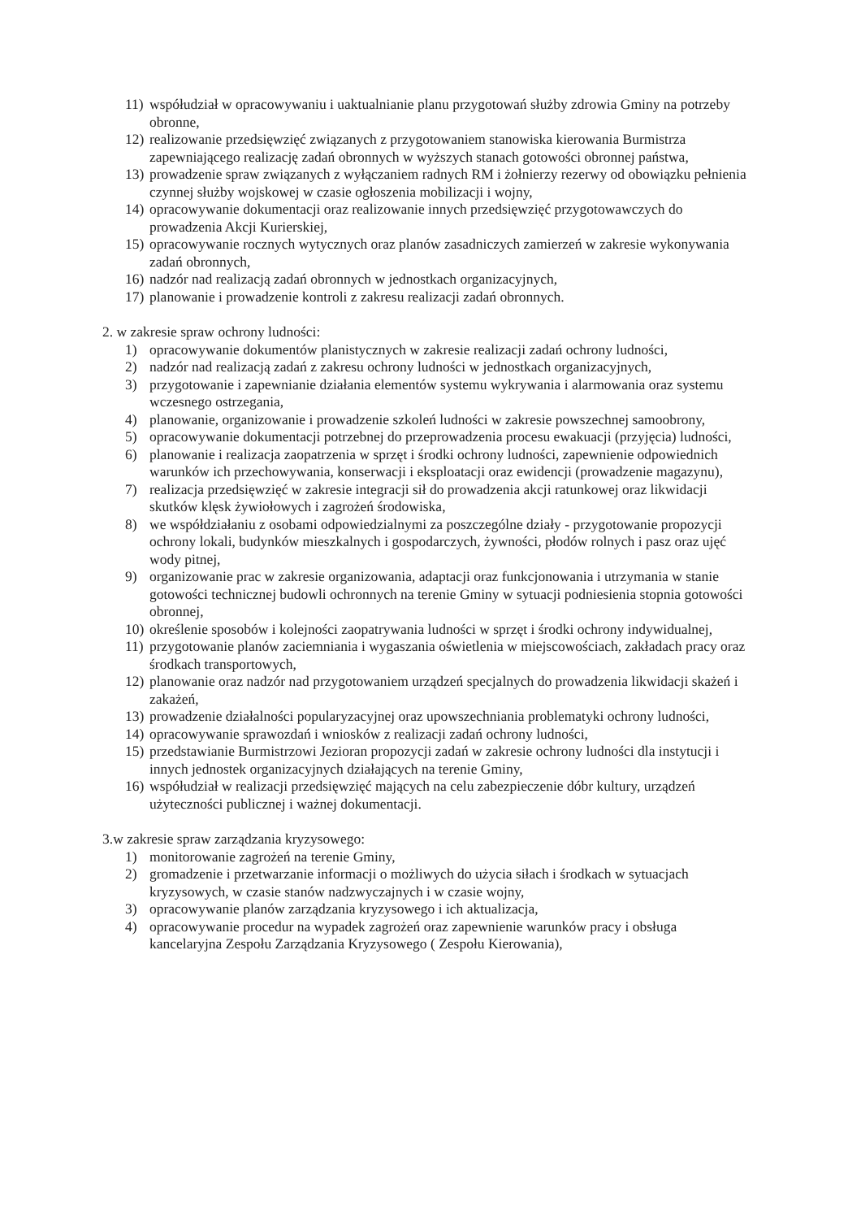11) współudział w opracowywaniu i uaktualnianie planu przygotowań służby zdrowia Gminy na potrzeby obronne,
12) realizowanie przedsięwzięć związanych z przygotowaniem stanowiska kierowania Burmistrza zapewniającego realizację zadań obronnych w wyższych stanach gotowości obronnej państwa,
13) prowadzenie spraw związanych z wyłączaniem radnych RM i żołnierzy rezerwy od obowiązku pełnienia czynnej służby wojskowej w czasie ogłoszenia mobilizacji i wojny,
14) opracowywanie dokumentacji oraz realizowanie innych przedsięwzięć przygotowawczych do prowadzenia Akcji Kurierskiej,
15) opracowywanie rocznych wytycznych oraz planów zasadniczych zamierzeń w zakresie wykonywania zadań obronnych,
16) nadzór nad realizacją zadań obronnych w jednostkach organizacyjnych,
17) planowanie i prowadzenie kontroli z zakresu realizacji zadań obronnych.
2. w zakresie spraw ochrony ludności:
1) opracowywanie dokumentów planistycznych w zakresie realizacji zadań ochrony ludności,
2) nadzór nad realizacją zadań z zakresu ochrony ludności w jednostkach organizacyjnych,
3) przygotowanie i zapewnianie działania elementów systemu wykrywania i alarmowania oraz systemu wczesnego ostrzegania,
4) planowanie, organizowanie i prowadzenie szkoleń ludności w zakresie powszechnej samoobrony,
5) opracowywanie dokumentacji potrzebnej do przeprowadzenia procesu ewakuacji (przyjęcia) ludności,
6) planowanie i realizacja zaopatrzenia w sprzęt i środki ochrony ludności, zapewnienie odpowiednich warunków ich przechowywania, konserwacji i eksploatacji oraz ewidencji (prowadzenie magazynu),
7) realizacja przedsięwzięć w zakresie integracji sił do prowadzenia akcji ratunkowej oraz likwidacji skutków klęsk żywiołowych i zagrożeń środowiska,
8) we współdziałaniu z osobami odpowiedzialnymi za poszczególne działy - przygotowanie propozycji ochrony lokali, budynków mieszkalnych i gospodarczych, żywności, płodów rolnych i pasz oraz ujęć wody pitnej,
9) organizowanie prac w zakresie organizowania, adaptacji oraz funkcjonowania i utrzymania w stanie gotowości technicznej budowli ochronnych na terenie Gminy w sytuacji podniesienia stopnia gotowości obronnej,
10) określenie sposobów i kolejności zaopatrywania ludności w sprzęt i środki ochrony indywidualnej,
11) przygotowanie planów zaciemniania i wygaszania oświetlenia w miejscowościach, zakładach pracy oraz środkach transportowych,
12) planowanie oraz nadzór nad przygotowaniem urządzeń specjalnych do prowadzenia likwidacji skażeń i zakażeń,
13) prowadzenie działalności popularyzacyjnej oraz upowszechniania problematyki ochrony ludności,
14) opracowywanie sprawozdań i wniosków z realizacji zadań ochrony ludności,
15) przedstawianie Burmistrzowi Jezioran propozycji zadań w zakresie ochrony ludności dla instytucji i innych jednostek organizacyjnych działających na terenie Gminy,
16) współudział w realizacji przedsięwzięć mających na celu zabezpieczenie dóbr kultury, urządzeń użyteczności publicznej i ważnej dokumentacji.
3.w zakresie spraw zarządzania kryzysowego:
1) monitorowanie zagrożeń na terenie Gminy,
2) gromadzenie i przetwarzanie informacji o możliwych do użycia siłach i środkach w sytuacjach kryzysowych, w czasie stanów nadzwyczajnych i w czasie wojny,
3) opracowywanie planów zarządzania kryzysowego i ich aktualizacja,
4) opracowywanie procedur na wypadek zagrożeń oraz zapewnienie warunków pracy i obsługa kancelaryjna Zespołu Zarządzania Kryzysowego ( Zespołu Kierowania),